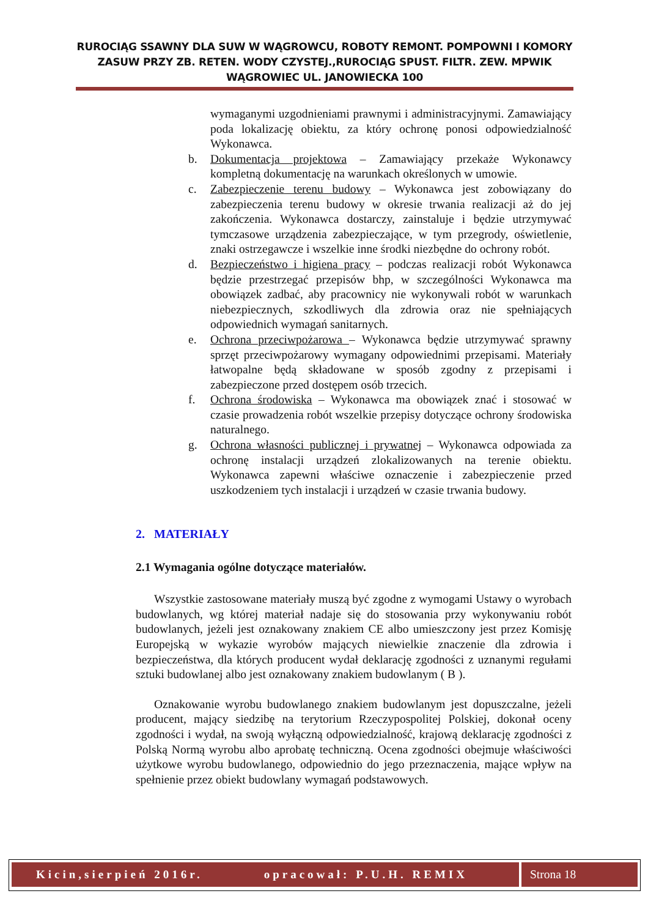RUROCIĄG SSAWNY DLA SUW W WĄGROWCU, ROBOTY REMONT. POMPOWNI I KOMORY ZASUW PRZY ZB. RETEN. WODY CZYSTEJ.,RUROCIĄG SPUST. FILTR. ZEW. MPWIK WĄGROWIEC UL. JANOWIECKA 100
wymaganymi uzgodnieniami prawnymi i administracyjnymi. Zamawiający poda lokalizację obiektu, za który ochronę ponosi odpowiedzialność Wykonawca.
b. Dokumentacja projektowa – Zamawiający przekaże Wykonawcy kompletną dokumentację na warunkach określonych w umowie.
c. Zabezpieczenie terenu budowy – Wykonawca jest zobowiązany do zabezpieczenia terenu budowy w okresie trwania realizacji aż do jej zakończenia. Wykonawca dostarczy, zainstaluje i będzie utrzymywać tymczasowe urządzenia zabezpieczające, w tym przegrody, oświetlenie, znaki ostrzegawcze i wszelkie inne środki niezbędne do ochrony robót.
d. Bezpieczeństwo i higiena pracy – podczas realizacji robót Wykonawca będzie przestrzegać przepisów bhp, w szczególności Wykonawca ma obowiązek zadbać, aby pracownicy nie wykonywali robót w warunkach niebezpiecznych, szkodliwych dla zdrowia oraz nie spełniających odpowiednich wymagań sanitarnych.
e. Ochrona przeciwpożarowa – Wykonawca będzie utrzymywać sprawny sprzęt przeciwpożarowy wymagany odpowiednimi przepisami. Materiały łatwopalne będą składowane w sposób zgodny z przepisami i zabezpieczone przed dostępem osób trzecich.
f. Ochrona środowiska – Wykonawca ma obowiązek znać i stosować w czasie prowadzenia robót wszelkie przepisy dotyczące ochrony środowiska naturalnego.
g. Ochrona własności publicznej i prywatnej – Wykonawca odpowiada za ochronę instalacji urządzeń zlokalizowanych na terenie obiektu. Wykonawca zapewni właściwe oznaczenie i zabezpieczenie przed uszkodzeniem tych instalacji i urządzeń w czasie trwania budowy.
2. MATERIAŁY
2.1 Wymagania ogólne dotyczące materiałów.
Wszystkie zastosowane materiały muszą być zgodne z wymogami Ustawy o wyrobach budowlanych, wg której materiał nadaje się do stosowania przy wykonywaniu robót budowlanych, jeżeli jest oznakowany znakiem CE albo umieszczony jest przez Komisję Europejską w wykazie wyrobów mających niewielkie znaczenie dla zdrowia i bezpieczeństwa, dla których producent wydał deklarację zgodności z uznanymi regułami sztuki budowlanej albo jest oznakowany znakiem budowlanym ( B ).
Oznakowanie wyrobu budowlanego znakiem budowlanym jest dopuszczalne, jeżeli producent, mający siedzibę na terytorium Rzeczypospolitej Polskiej, dokonał oceny zgodności i wydał, na swoją wyłączną odpowiedzialność, krajową deklarację zgodności z Polską Normą wyrobu albo aprobatę techniczną. Ocena zgodności obejmuje właściwości użytkowe wyrobu budowlanego, odpowiednio do jego przeznaczenia, mające wpływ na spełnienie przez obiekt budowlany wymagań podstawowych.
Kicin,sierpień 2016r. opracował: P.U.H. REMIX Strona 18